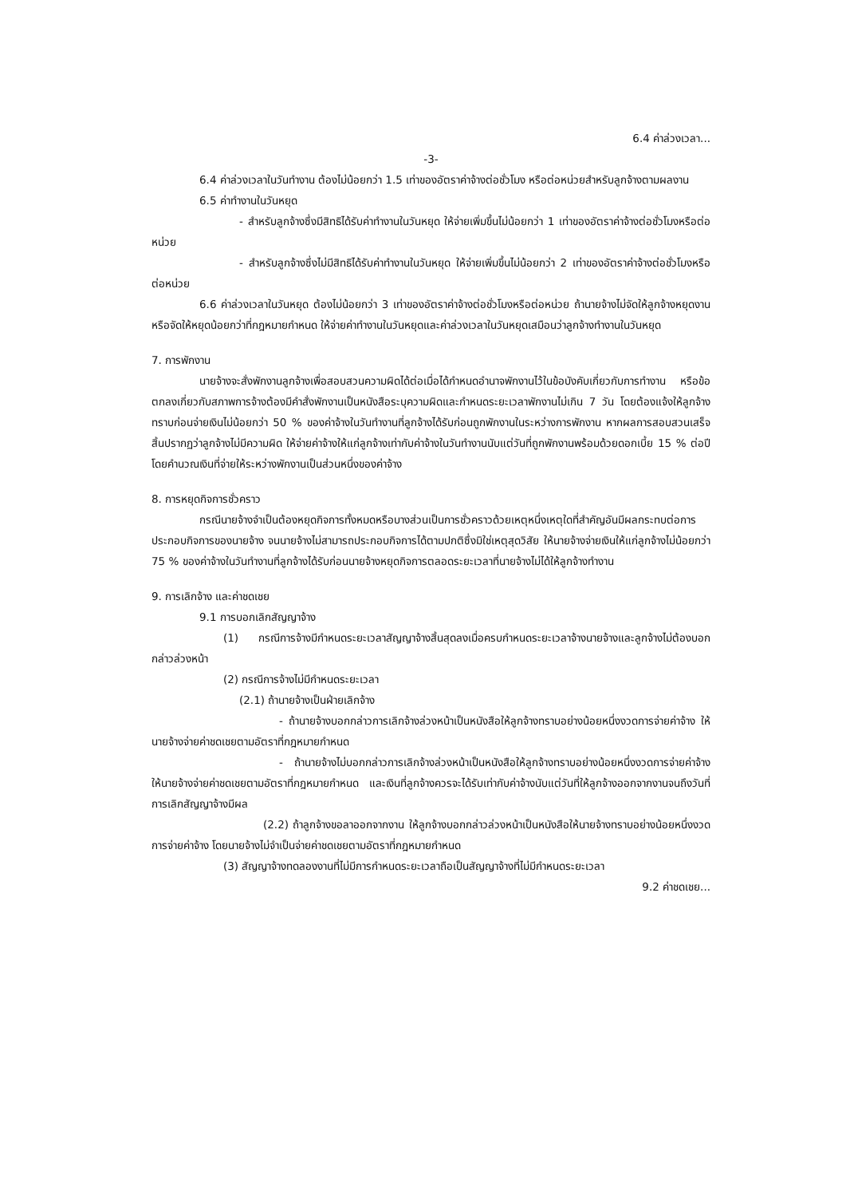6.4 ค่าล่วงเวลา...
-3-
6.4 ค่าล่วงเวลาในวันทำงาน ต้องไม่น้อยกว่า 1.5 เท่าของอัตราค่าจ้างต่อชั่วโมง หรือต่อหน่วยสำหรับลูกจ้างตามผลงาน
6.5 ค่าทำงานในวันหยุด
- สำหรับลูกจ้างซึ่งมีสิทธิได้รับค่าทำงานในวันหยุด ให้จ่ายเพิ่มขึ้นไม่น้อยกว่า 1 เท่าของอัตราค่าจ้างต่อชั่วโมงหรือต่อหน่วย
- สำหรับลูกจ้างซึ่งไม่มีสิทธิได้รับค่าทำงานในวันหยุด ให้จ่ายเพิ่มขึ้นไม่น้อยกว่า 2 เท่าของอัตราค่าจ้างต่อชั่วโมงหรือต่อหน่วย
6.6 ค่าล่วงเวลาในวันหยุด ต้องไม่น้อยกว่า 3 เท่าของอัตราค่าจ้างต่อชั่วโมงหรือต่อหน่วย ถ้านายจ้างไม่จัดให้ลูกจ้างหยุดงาน หรือจัดให้หยุดน้อยกว่าที่กฎหมายกำหนด ให้จ่ายค่าทำงานในวันหยุดและค่าล่วงเวลาในวันหยุดเสมือนว่าลูกจ้างทำงานในวันหยุด
7. การพักงาน
นายจ้างจะสั่งพักงานลูกจ้างเพื่อสอบสวนความผิดได้ต่อเมื่อได้กำหนดอำนาจพักงานไว้ในข้อบังคับเกี่ยวกับการทำงาน หรือข้อตกลงเกี่ยวกับสภาพการจ้างต้องมีคำสั่งพักงานเป็นหนังสือระบุความผิดและกำหนดระยะเวลาพักงานไม่เกิน 7 วัน โดยต้องแจ้งให้ลูกจ้างทราบก่อนจ่ายเงินไม่น้อยกว่า 50 % ของค่าจ้างในวันทำงานที่ลูกจ้างได้รับก่อนถูกพักงานในระหว่างการพักงาน หากผลการสอบสวนเสร็จสิ้นปรากฏว่าลูกจ้างไม่มีความผิด ให้จ่ายค่าจ้างให้แก่ลูกจ้างเท่ากับค่าจ้างในวันทำงานนับแต่วันที่ถูกพักงานพร้อมด้วยดอกเบี้ย 15 % ต่อปี โดยคำนวณเงินที่จ่ายให้ระหว่างพักงานเป็นส่วนหนึ่งของค่าจ้าง
8. การหยุดกิจการชั่วคราว
กรณีนายจ้างจำเป็นต้องหยุดกิจการทั้งหมดหรือบางส่วนเป็นการชั่วคราวด้วยเหตุหนึ่งเหตุใดที่สำคัญอันมีผลกระทบต่อการประกอบกิจการของนายจ้าง จนนายจ้างไม่สามารถประกอบกิจการได้ตามปกติซึ่งมิใช่เหตุสุดวิสัย ให้นายจ้างจ่ายเงินให้แก่ลูกจ้างไม่น้อยกว่า 75 % ของค่าจ้างในวันทำงานที่ลูกจ้างได้รับก่อนนายจ้างหยุดกิจการตลอดระยะเวลาที่นายจ้างไม่ได้ให้ลูกจ้างทำงาน
9. การเลิกจ้าง และค่าชดเชย
9.1 การบอกเลิกสัญญาจ้าง
(1) กรณีการจ้างมีกำหนดระยะเวลาสัญญาจ้างสิ้นสุดลงเมื่อครบกำหนดระยะเวลาจ้างนายจ้างและลูกจ้างไม่ต้องบอกกล่าวล่วงหน้า
(2) กรณีการจ้างไม่มีกำหนดระยะเวลา
(2.1) ถ้านายจ้างเป็นฝ่ายเลิกจ้าง
- ถ้านายจ้างบอกกล่าวการเลิกจ้างล่วงหน้าเป็นหนังสือให้ลูกจ้างทราบอย่างน้อยหนึ่งงวดการจ่ายค่าจ้าง ให้นายจ้างจ่ายค่าชดเชยตามอัตราที่กฎหมายกำหนด
- ถ้านายจ้างไม่บอกกล่าวการเลิกจ้างล่วงหน้าเป็นหนังสือให้ลูกจ้างทราบอย่างน้อยหนึ่งงวดการจ่ายค่าจ้าง ให้นายจ้างจ่ายค่าชดเชยตามอัตราที่กฎหมายกำหนด และเงินที่ลูกจ้างควรจะได้รับเท่ากับค่าจ้างนับแต่วันที่ให้ลูกจ้างออกจากงานจนถึงวันที่การเลิกสัญญาจ้างมีผล
(2.2) ถ้าลูกจ้างขอลาออกจากงาน ให้ลูกจ้างบอกกล่าวล่วงหน้าเป็นหนังสือให้นายจ้างทราบอย่างน้อยหนึ่งงวดการจ่ายค่าจ้าง โดยนายจ้างไม่จำเป็นจ่ายค่าชดเชยตามอัตราที่กฎหมายกำหนด
(3) สัญญาจ้างทดลองงานที่ไม่มีการกำหนดระยะเวลาถือเป็นสัญญาจ้างที่ไม่มีกำหนดระยะเวลา
9.2 ค่าชดเชย...